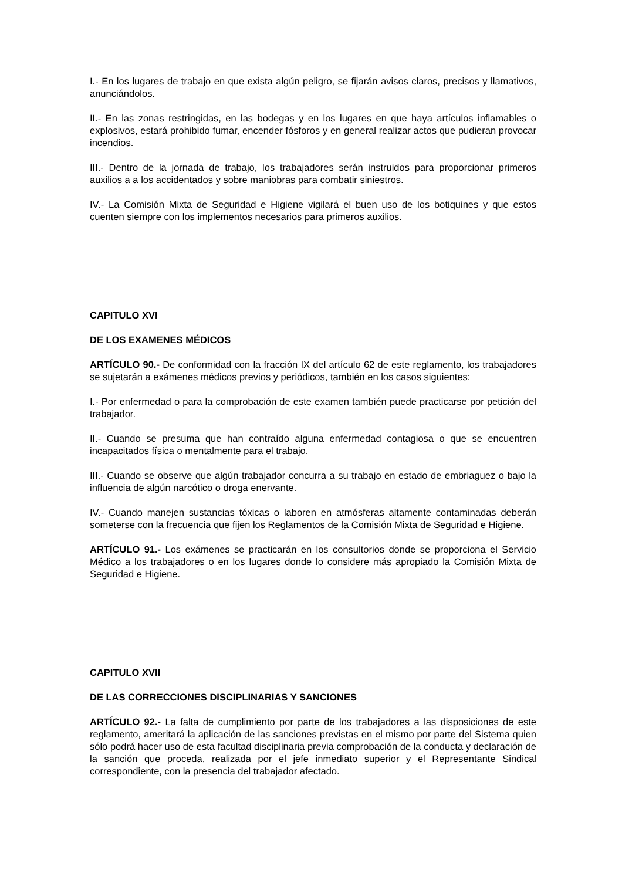I.- En los lugares de trabajo en que exista algún peligro, se fijarán avisos claros, precisos y llamativos, anunciándolos.
II.- En las zonas restringidas, en las bodegas y en los lugares en que haya artículos inflamables o explosivos, estará prohibido fumar, encender fósforos y en general realizar actos que pudieran provocar incendios.
III.- Dentro de la jornada de trabajo, los trabajadores serán instruidos para proporcionar primeros auxilios a a los accidentados y sobre maniobras para combatir siniestros.
IV.- La Comisión Mixta de Seguridad e Higiene vigilará el buen uso de los botiquines y que estos cuenten siempre con los implementos necesarios para primeros auxilios.
CAPITULO XVI
DE LOS EXAMENES MÉDICOS
ARTÍCULO 90.- De conformidad con la fracción IX del artículo 62 de este reglamento, los trabajadores se sujetarán a exámenes médicos previos y periódicos, también en los casos siguientes:
I.- Por enfermedad o para la comprobación de este examen también puede practicarse por petición del trabajador.
II.- Cuando se presuma que han contraído alguna enfermedad contagiosa o que se encuentren incapacitados física o mentalmente para el trabajo.
III.- Cuando se observe que algún trabajador concurra a su trabajo en estado de embriaguez o bajo la influencia de algún narcótico o droga enervante.
IV.- Cuando manejen sustancias tóxicas o laboren en atmósferas altamente contaminadas deberán someterse con la frecuencia que fijen los Reglamentos de la Comisión Mixta de Seguridad e Higiene.
ARTÍCULO 91.- Los exámenes se practicarán en los consultorios donde se proporciona el Servicio Médico a los trabajadores o en los lugares donde lo considere más apropiado la Comisión Mixta de Seguridad e Higiene.
CAPITULO XVII
DE LAS CORRECCIONES DISCIPLINARIAS Y SANCIONES
ARTÍCULO 92.- La falta de cumplimiento por parte de los trabajadores a las disposiciones de este reglamento, ameritará la aplicación de las sanciones previstas en el mismo por parte del Sistema quien sólo podrá hacer uso de esta facultad disciplinaria previa comprobación de la conducta y declaración de la sanción que proceda, realizada por el jefe inmediato superior y el Representante Sindical correspondiente, con la presencia del trabajador afectado.